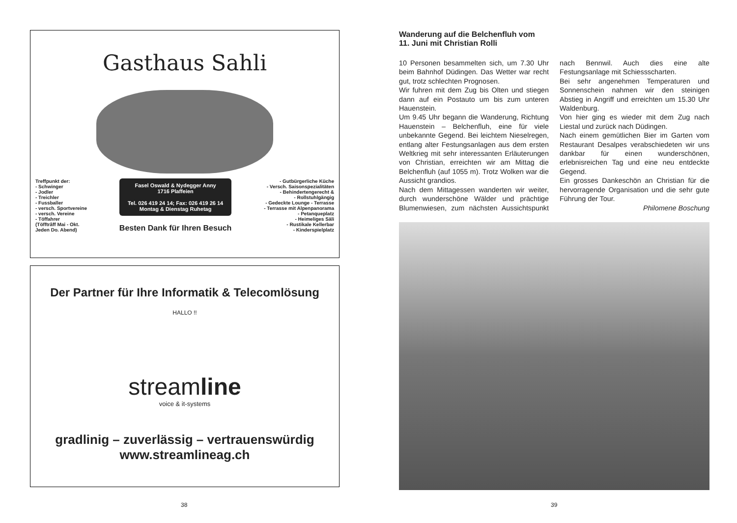Gasthaus Sahli
Treffpunkt der:
- Schwinger
- Jodler
- Treichler
- Fussballer
- versch. Sportvereine
- versch. Vereine
- Töffahrer
(Töfftrãff Mai - Okt.
Jeden Do. Abend)
Fasel Oswald & Nydegger Anny
1716 Plaffeien
Tel. 026 419 24 14; Fax: 026 419 26 14
Montag & Dienstag Ruhetag
Besten Dank für Ihren Besuch
- Gutbürgerliche Küche
- Versch. Saisonspezialitäten
- Behindertengerecht &
- Rollstuhlgängig
- Gedeckte Lounge - Terrasse
- Terrasse mit Alpenpanorama
- Petanqueplatz
- Heimeliges Säli
- Rustikale Kellerbar
- Kinderspielplatz
Der Partner für Ihre Informatik & Telecomlösung
HALLO !!
streamline
voice & it-systems
gradlinig – zuverlässig – vertrauenswürdig
www.streamlineag.ch
Wanderung auf die Belchenfluh vom
11. Juni mit Christian Rolli
10 Personen besammelten sich, um 7.30 Uhr beim Bahnhof Düdingen. Das Wetter war recht gut, trotz schlechten Prognosen.
Wir fuhren mit dem Zug bis Olten und stiegen dann auf ein Postauto um bis zum unteren Hauenstein.
Um 9.45 Uhr begann die Wanderung, Richtung Hauenstein – Belchenfluh, eine für viele unbekannte Gegend. Bei leichtem Nieselregen, entlang alter Festungsanlagen aus dem ersten Weltkrieg mit sehr interessanten Erläuterungen von Christian, erreichten wir am Mittag die Belchenfluh (auf 1055 m). Trotz Wolken war die Aussicht grandios.
Nach dem Mittagessen wanderten wir weiter, durch wunderschöne Wälder und prächtige Blumenwiesen, zum nächsten Aussichtspunkt nach Bennwil. Auch dies eine alte Festungsanlage mit Schiessscharten.
Bei sehr angenehmen Temperaturen und Sonnenschein nahmen wir den steinigen Abstieg in Angriff und erreichten um 15.30 Uhr Waldenburg.
Von hier ging es wieder mit dem Zug nach Liestal und zurück nach Düdingen.
Nach einem gemütlichen Bier im Garten vom Restaurant Desalpes verabschiedeten wir uns dankbar für einen wunderschönen, erlebnisreichen Tag und eine neu entdeckte Gegend.
Ein grosses Dankeschön an Christian für die hervorragende Organisation und die sehr gute Führung der Tour.
Philomene Boschung
38 39